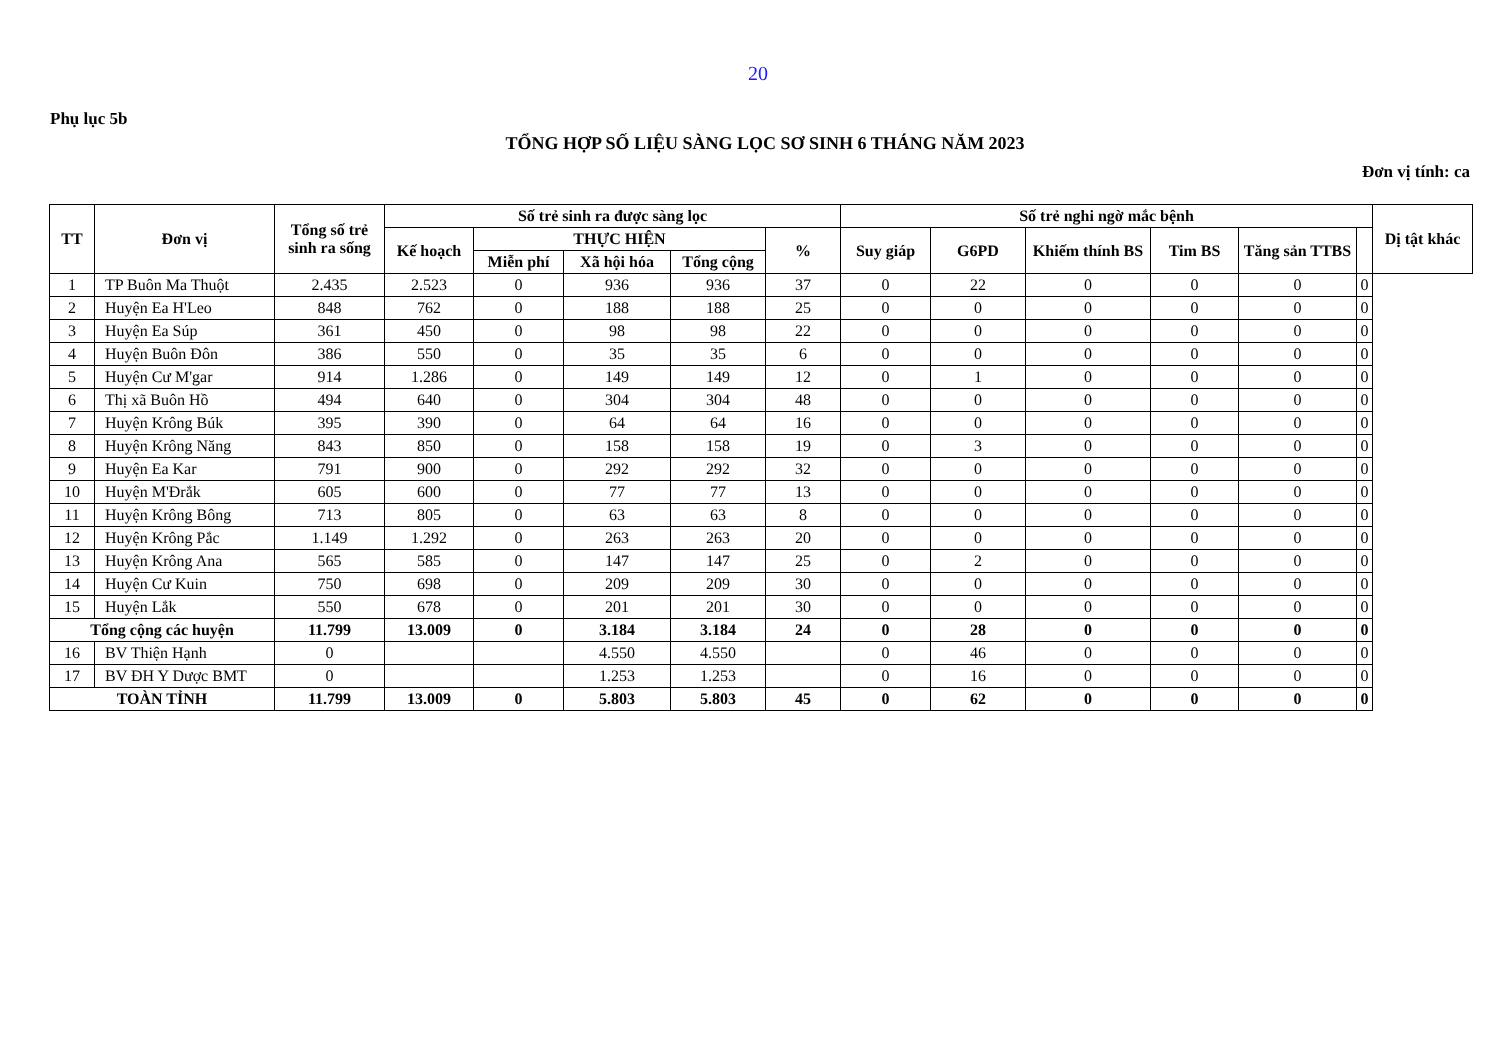20
Phụ lục 5b
TỔNG HỢP SỐ LIỆU SÀNG LỌC SƠ SINH 6 THÁNG NĂM 2023
Đơn vị tính: ca
| TT | Đơn vị | Tổng số trẻ sinh ra sống | Số trẻ sinh ra được sàng lọc | | | | | Số trẻ nghi ngờ mắc bệnh | | | | | | Dị tật khác |
| --- | --- | --- | --- | --- | --- | --- | --- | --- | --- | --- | --- | --- | --- | --- |
| | | | Kế hoạch | THỰC HIỆN | | | % | Suy giáp | G6PD | Khiếm thính BS | Tim BS | Tăng sản TTBS | | |
| | | | | Miễn phí | Xã hội hóa | Tổng cộng | | | | | | | | |
| 1 | TP Buôn Ma Thuột | 2.435 | 2.523 | 0 | 936 | 936 | 37 | 0 | 22 | 0 | 0 | 0 | 0 | |
| 2 | Huyện Ea H'Leo | 848 | 762 | 0 | 188 | 188 | 25 | 0 | 0 | 0 | 0 | 0 | 0 | |
| 3 | Huyện Ea Súp | 361 | 450 | 0 | 98 | 98 | 22 | 0 | 0 | 0 | 0 | 0 | 0 | |
| 4 | Huyện Buôn Đôn | 386 | 550 | 0 | 35 | 35 | 6 | 0 | 0 | 0 | 0 | 0 | 0 | |
| 5 | Huyện Cư M'gar | 914 | 1.286 | 0 | 149 | 149 | 12 | 0 | 1 | 0 | 0 | 0 | 0 | |
| 6 | Thị xã Buôn Hồ | 494 | 640 | 0 | 304 | 304 | 48 | 0 | 0 | 0 | 0 | 0 | 0 | |
| 7 | Huyện Krông Búk | 395 | 390 | 0 | 64 | 64 | 16 | 0 | 0 | 0 | 0 | 0 | 0 | |
| 8 | Huyện Krông Năng | 843 | 850 | 0 | 158 | 158 | 19 | 0 | 3 | 0 | 0 | 0 | 0 | |
| 9 | Huyện Ea Kar | 791 | 900 | 0 | 292 | 292 | 32 | 0 | 0 | 0 | 0 | 0 | 0 | |
| 10 | Huyện M'Đrắk | 605 | 600 | 0 | 77 | 77 | 13 | 0 | 0 | 0 | 0 | 0 | 0 | |
| 11 | Huyện Krông Bông | 713 | 805 | 0 | 63 | 63 | 8 | 0 | 0 | 0 | 0 | 0 | 0 | |
| 12 | Huyện Krông Pắc | 1.149 | 1.292 | 0 | 263 | 263 | 20 | 0 | 0 | 0 | 0 | 0 | 0 | |
| 13 | Huyện Krông Ana | 565 | 585 | 0 | 147 | 147 | 25 | 0 | 2 | 0 | 0 | 0 | 0 | |
| 14 | Huyện Cư Kuin | 750 | 698 | 0 | 209 | 209 | 30 | 0 | 0 | 0 | 0 | 0 | 0 | |
| 15 | Huyện Lắk | 550 | 678 | 0 | 201 | 201 | 30 | 0 | 0 | 0 | 0 | 0 | 0 | |
| Tổng cộng các huyện | | 11.799 | 13.009 | 0 | 3.184 | 3.184 | 24 | 0 | 28 | 0 | 0 | 0 | 0 | |
| 16 | BV Thiện Hạnh | 0 | | | 4.550 | 4.550 | | 0 | 46 | 0 | 0 | 0 | 0 | |
| 17 | BV ĐH Y Dược BMT | 0 | | | 1.253 | 1.253 | | 0 | 16 | 0 | 0 | 0 | 0 | |
| TOÀN TỈNH | | 11.799 | 13.009 | 0 | 5.803 | 5.803 | 45 | 0 | 62 | 0 | 0 | 0 | 0 | |